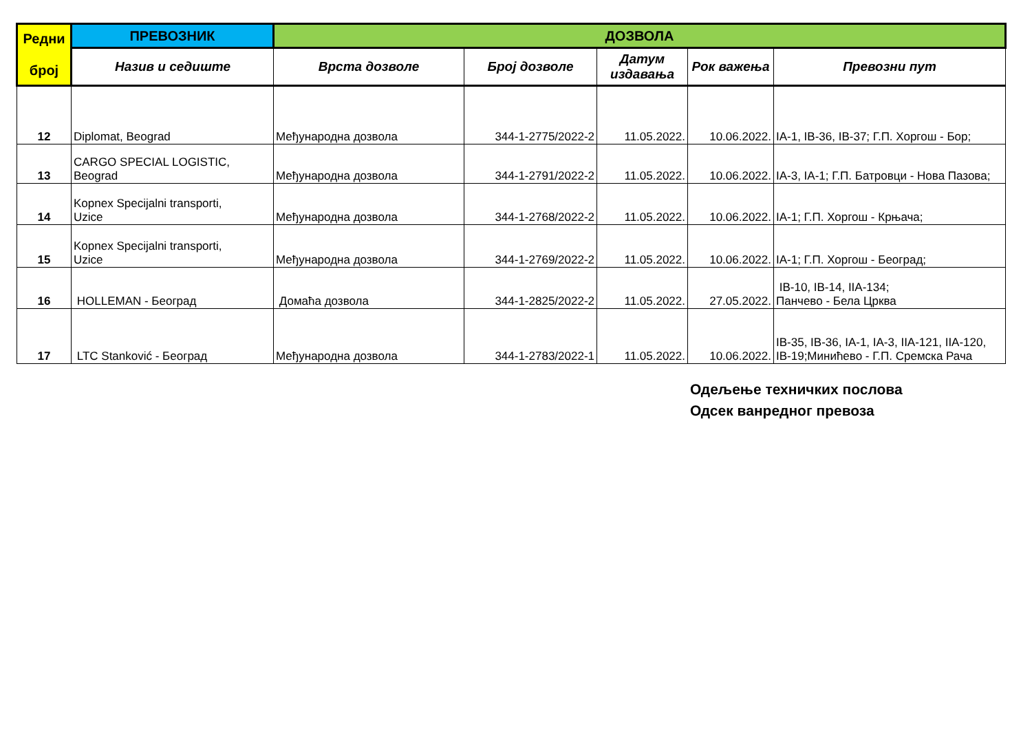| Редни број | ПРЕВОЗНИК | ДОЗВОЛА | | | | |
| --- | --- | --- | --- | --- | --- | --- |
| | Назив и седиште | Врста дозволе | Број дозволе | Датум издавања | Рок важења | Превозни пут |
| 12 | Diplomat, Beograd | Међународна дозвола | 344-1-2775/2022-2 | 11.05.2022. | 10.06.2022. | IA-1, IB-36, IB-37; Г.П. Хоргош - Бор; |
| 13 | CARGO SPECIAL LOGISTIC, Beograd | Међународна дозвола | 344-1-2791/2022-2 | 11.05.2022. | 10.06.2022. | IA-3, IA-1; Г.П. Батровци - Нова Пазова; |
| 14 | Kopnex Specijalni transporti, Uzice | Међународна дозвола | 344-1-2768/2022-2 | 11.05.2022. | 10.06.2022. | IA-1; Г.П. Хоргош - Крњача; |
| 15 | Kopnex Specijalni transporti, Uzice | Међународна дозвола | 344-1-2769/2022-2 | 11.05.2022. | 10.06.2022. | IA-1; Г.П. Хоргош - Београд; |
| 16 | HOLLEMAN - Београд | Домаћа дозвола | 344-1-2825/2022-2 | 11.05.2022. | 27.05.2022. | IB-10, IB-14, IIA-134; Панчево - Бела Црква |
| 17 | LTC Stanković - Београд | Међународна дозвола | 344-1-2783/2022-1 | 11.05.2022. | 10.06.2022. | IB-35, IB-36, IA-1, IA-3, IIA-121, IIA-120, IB-19;Минићево - Г.П. Сремска Рача |
Одељење техничких послова
Одсек ванредног превоза